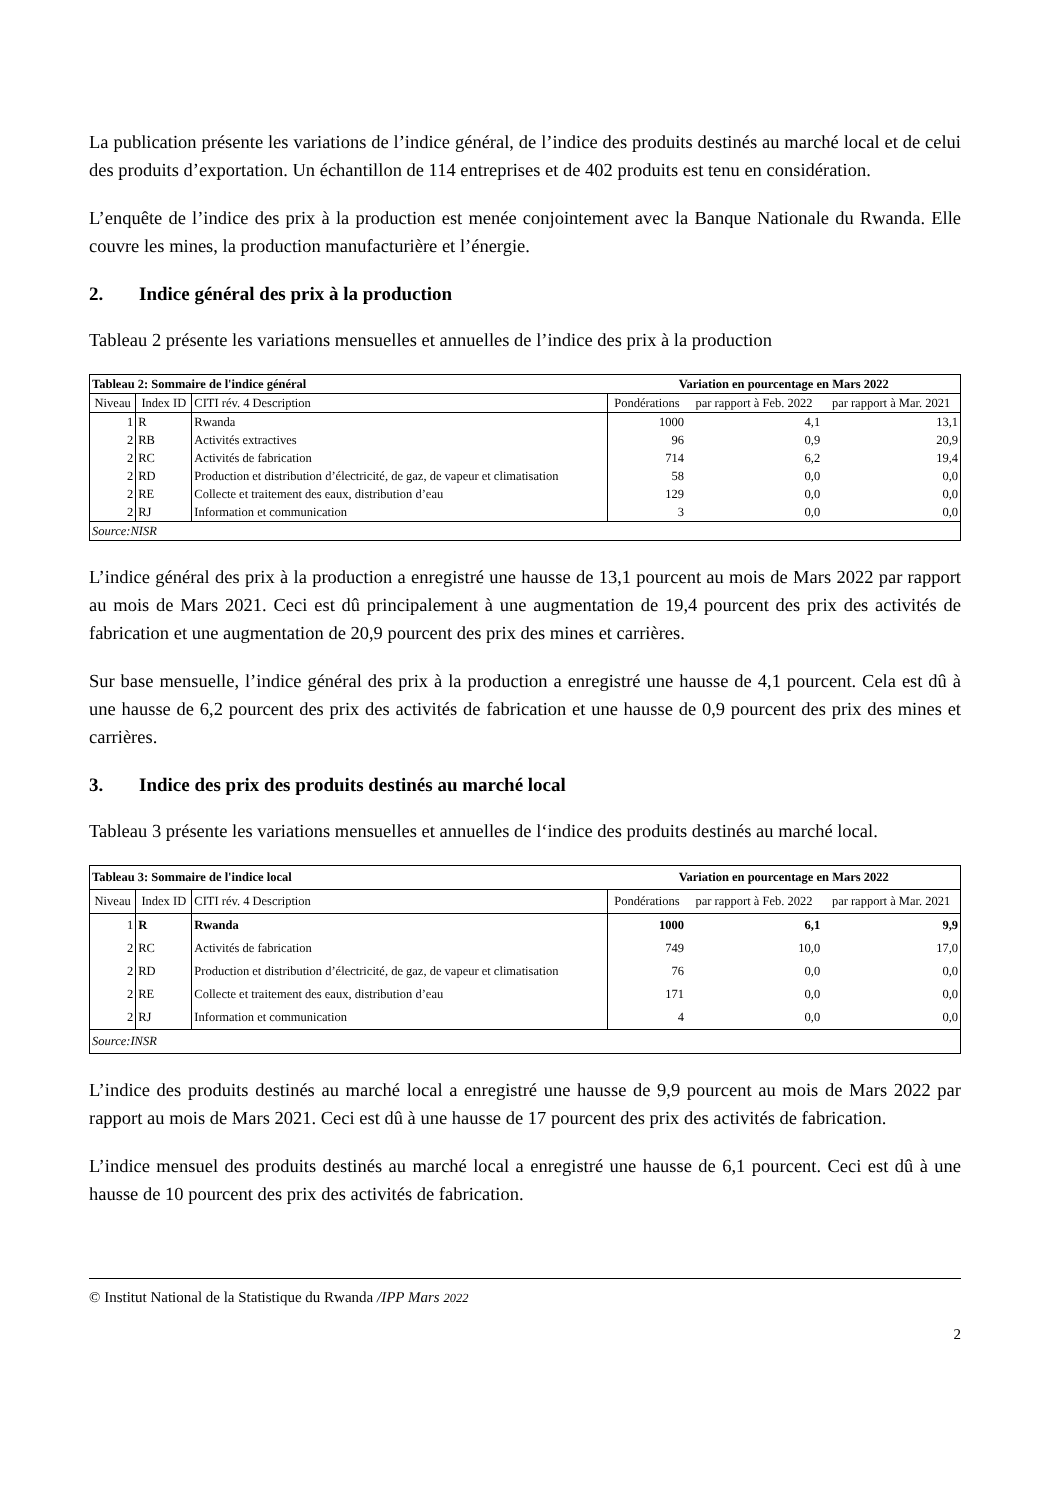La publication présente les variations de l’indice général, de l’indice des produits destinés au marché local et de celui des produits d’exportation. Un échantillon de 114 entreprises et de 402 produits est tenu en considération.
L’enquête de l’indice des prix à la production est menée conjointement avec la Banque Nationale du Rwanda. Elle couvre les mines, la production manufacturière et l’énergie.
2. Indice général des prix à la production
Tableau 2 présente les variations mensuelles et annuelles de l’indice des prix à la production
| Tableau 2: Sommaire de l'indice général | | | Variation en pourcentage en Mars 2022 | | |
| --- | --- | --- | --- | --- | --- |
| Niveau | Index ID | CITI rév. 4 Description | Pondérations | par rapport à Feb. 2022 | par rapport à Mar. 2021 |
| 1 | R | Rwanda | 1000 | 4,1 | 13,1 |
| 2 | RB | Activités extractives | 96 | 0,9 | 20,9 |
| 2 | RC | Activités de fabrication | 714 | 6,2 | 19,4 |
| 2 | RD | Production et distribution d’électricité, de gaz, de vapeur et climatisation | 58 | 0,0 | 0,0 |
| 2 | RE | Collecte et traitement des eaux, distribution d’eau | 129 | 0,0 | 0,0 |
| 2 | RJ | Information et communication | 3 | 0,0 | 0,0 |
| Source:NISR | | | | | |
L’indice général des prix à la production a enregistré une hausse de 13,1 pourcent au mois de Mars 2022 par rapport au mois de Mars 2021. Ceci est dû principalement à une augmentation de 19,4 pourcent des prix des activités de fabrication et une augmentation de 20,9 pourcent des prix des mines et carrières.
Sur base mensuelle, l’indice général des prix à la production a enregistré une hausse de 4,1 pourcent. Cela est dû à une hausse de 6,2 pourcent des prix des activités de fabrication et une hausse de 0,9 pourcent des prix des mines et carrières.
3. Indice des prix des produits destinés au marché local
Tableau 3 présente les variations mensuelles et annuelles de l‘indice des produits destinés au marché local.
| Tableau 3: Sommaire de l'indice local | | | Variation en pourcentage en Mars 2022 | | |
| --- | --- | --- | --- | --- | --- |
| Niveau | Index ID | CITI rév. 4 Description | Pondérations | par rapport à Feb. 2022 | par rapport à Mar. 2021 |
| 1 | R | Rwanda | 1000 | 6,1 | 9,9 |
| 2 | RC | Activités de fabrication | 749 | 10,0 | 17,0 |
| 2 | RD | Production et distribution d’électricité, de gaz, de vapeur et climatisation | 76 | 0,0 | 0,0 |
| 2 | RE | Collecte et traitement des eaux, distribution d’eau | 171 | 0,0 | 0,0 |
| 2 | RJ | Information et communication | 4 | 0,0 | 0,0 |
| Source:INSR | | | | | |
L’indice des produits destinés au marché local a enregistré une hausse de 9,9 pourcent au mois de Mars 2022 par rapport au mois de Mars 2021. Ceci est dû à une hausse de 17 pourcent des prix des activités de fabrication.
L’indice mensuel des produits destinés au marché local a enregistré une hausse de 6,1 pourcent. Ceci est dû à une hausse de 10 pourcent des prix des activités de fabrication.
© Institut National de la Statistique du Rwanda /IPP Mars 2022
2